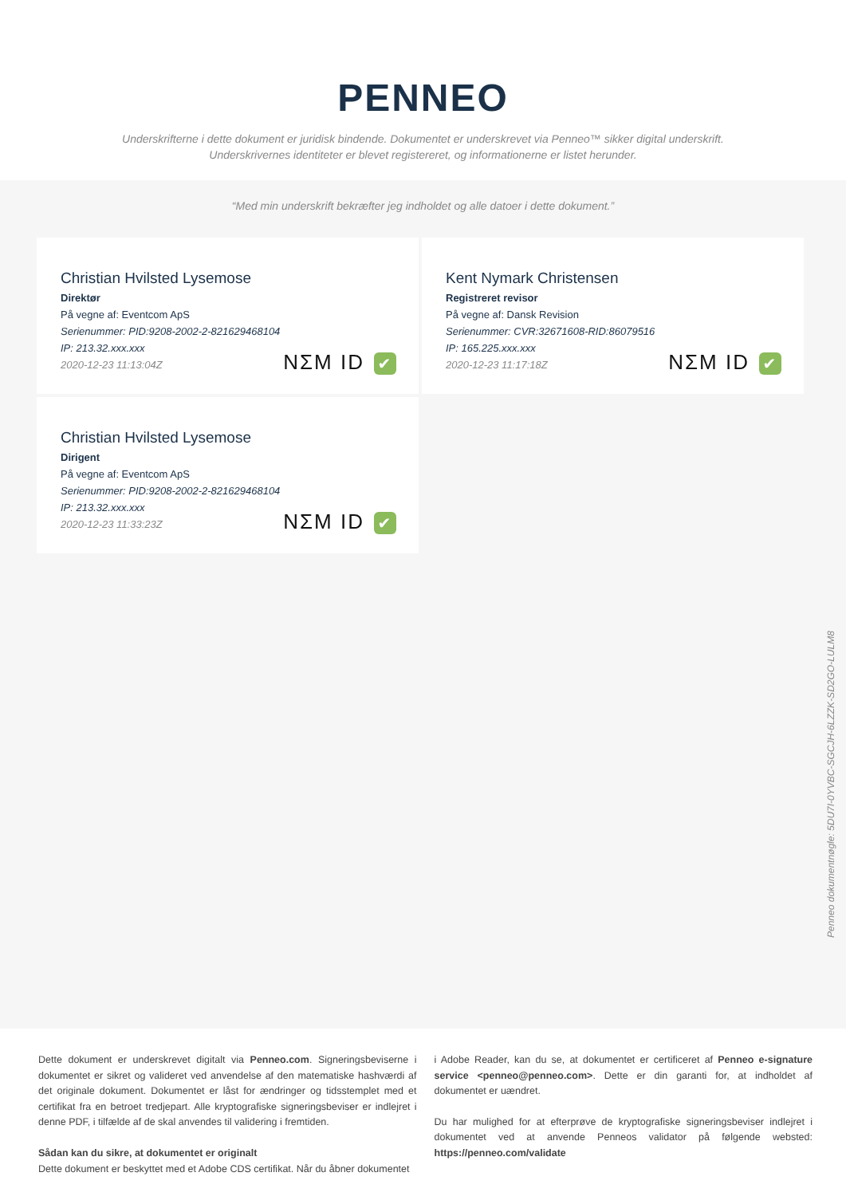PENNEO
Underskrifterne i dette dokument er juridisk bindende. Dokumentet er underskrevet via Penneo™ sikker digital underskrift.
Underskrivernes identiteter er blevet registereret, og informationerne er listet herunder.
“Med min underskrift bekræfter jeg indholdet og alle datoer i dette dokument.”
Christian Hvilsted Lysemose
Direktør
På vegne af: Eventcom ApS
Serienummer: PID:9208-2002-2-821629468104
IP: 213.32.xxx.xxx
2020-12-23 11:13:04Z
NΣM ID ✔
Kent Nymark Christensen
Registreret revisor
På vegne af: Dansk Revision
Serienummer: CVR:32671608-RID:86079516
IP: 165.225.xxx.xxx
2020-12-23 11:17:18Z
NΣM ID ✔
Christian Hvilsted Lysemose
Dirigent
På vegne af: Eventcom ApS
Serienummer: PID:9208-2002-2-821629468104
IP: 213.32.xxx.xxx
2020-12-23 11:33:23Z
NΣM ID ✔
Penneo dokumentnøgle: 5DU7I-0YVBC-SGCJH-6LZZK-SD2GO-LULM8
Dette dokument er underskrevet digitalt via Penneo.com. Signeringsbeviserne i dokumentet er sikret og valideret ved anvendelse af den matematiske hashværdi af det originale dokument. Dokumentet er låst for ændringer og tidsstemplet med et certifikat fra en betroet tredjepart. Alle kryptografiske signeringsbeviser er indlejret i denne PDF, i tilfælde af de skal anvendes til validering i fremtiden.
Sådan kan du sikre, at dokumentet er originalt
Dette dokument er beskyttet med et Adobe CDS certifikat. Når du åbner dokumentet
i Adobe Reader, kan du se, at dokumentet er certificeret af Penneo e-signature service <penneo@penneo.com>. Dette er din garanti for, at indholdet af dokumentet er uændret.
Du har mulighed for at efterprøve de kryptografiske signeringsbeviser indlejret i dokumentet ved at anvende Penneos validator på følgende websted: https://penneo.com/validate